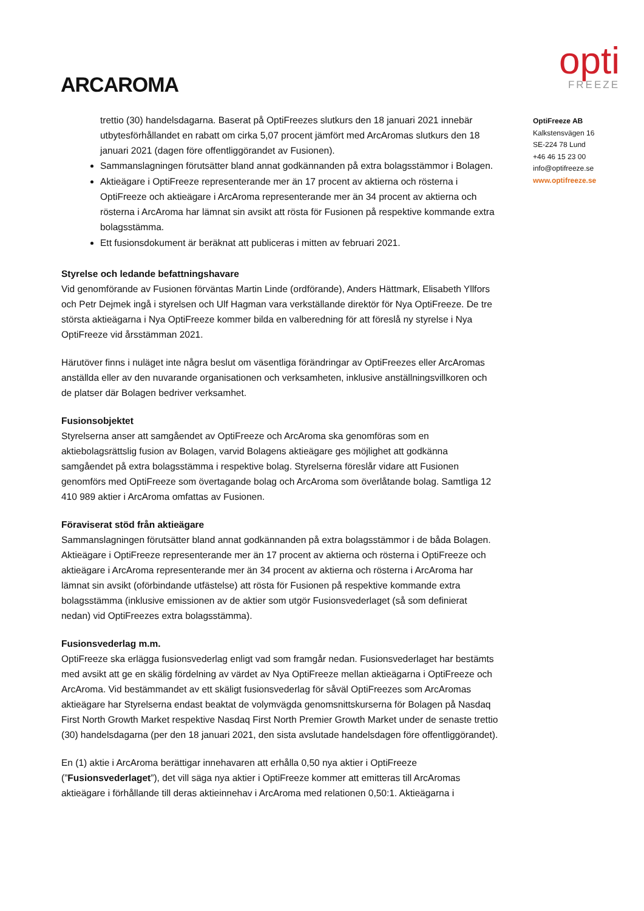ARCAROMA
opti
FREEZE
trettio (30) handelsdagarna. Baserat på OptiFreezes slutkurs den 18 januari 2021 innebär utbytesförhållandet en rabatt om cirka 5,07 procent jämfört med ArcAromas slutkurs den 18 januari 2021 (dagen före offentliggörandet av Fusionen).
Sammanslagningen förutsätter bland annat godkännanden på extra bolagsstämmor i Bolagen.
Aktieägare i OptiFreeze representerande mer än 17 procent av aktierna och rösterna i OptiFreeze och aktieägare i ArcAroma representerande mer än 34 procent av aktierna och rösterna i ArcAroma har lämnat sin avsikt att rösta för Fusionen på respektive kommande extra bolagsstämma.
Ett fusionsdokument är beräknat att publiceras i mitten av februari 2021.
Styrelse och ledande befattningshavare
Vid genomförande av Fusionen förväntas Martin Linde (ordförande), Anders Hättmark, Elisabeth Yllfors och Petr Dejmek ingå i styrelsen och Ulf Hagman vara verkställande direktör för Nya OptiFreeze. De tre största aktieägarna i Nya OptiFreeze kommer bilda en valberedning för att föreslå ny styrelse i Nya OptiFreeze vid årsstämman 2021.
Härutöver finns i nuläget inte några beslut om väsentliga förändringar av OptiFreezes eller ArcAromas anställda eller av den nuvarande organisationen och verksamheten, inklusive anställningsvillkoren och de platser där Bolagen bedriver verksamhet.
Fusionsobjektet
Styrelserna anser att samgåendet av OptiFreeze och ArcAroma ska genomföras som en aktiebolagsrättslig fusion av Bolagen, varvid Bolagens aktieägare ges möjlighet att godkänna samgåendet på extra bolagsstämma i respektive bolag. Styrelserna föreslår vidare att Fusionen genomförs med OptiFreeze som övertagande bolag och ArcAroma som överlåtande bolag. Samtliga 12 410 989 aktier i ArcAroma omfattas av Fusionen.
Föraviserat stöd från aktieägare
Sammanslagningen förutsätter bland annat godkännanden på extra bolagsstämmor i de båda Bolagen. Aktieägare i OptiFreeze representerande mer än 17 procent av aktierna och rösterna i OptiFreeze och aktieägare i ArcAroma representerande mer än 34 procent av aktierna och rösterna i ArcAroma har lämnat sin avsikt (oförbindande utfästelse) att rösta för Fusionen på respektive kommande extra bolagsstämma (inklusive emissionen av de aktier som utgör Fusionsvederlaget (så som definierat nedan) vid OptiFreezes extra bolagsstämma).
Fusionsvederlag m.m.
OptiFreeze ska erlägga fusionsvederlag enligt vad som framgår nedan. Fusionsvederlaget har bestämts med avsikt att ge en skälig fördelning av värdet av Nya OptiFreeze mellan aktieägarna i OptiFreeze och ArcAroma. Vid bestämmandet av ett skäligt fusionsvederlag för såväl OptiFreezes som ArcAromas aktieägare har Styrelserna endast beaktat de volymvägda genomsnittskurserna för Bolagen på Nasdaq First North Growth Market respektive Nasdaq First North Premier Growth Market under de senaste trettio (30) handelsdagarna (per den 18 januari 2021, den sista avslutade handelsdagen före offentliggörandet).
En (1) aktie i ArcAroma berättigar innehavaren att erhålla 0,50 nya aktier i OptiFreeze (”Fusionsvederlaget”), det vill säga nya aktier i OptiFreeze kommer att emitteras till ArcAromas aktieägare i förhållande till deras aktieinnehav i ArcAroma med relationen 0,50:1. Aktieägarna i
OptiFreeze AB
Kalkstensvägen 16
SE-224 78 Lund
+46 46 15 23 00
info@optifreeze.se
www.optifreeze.se